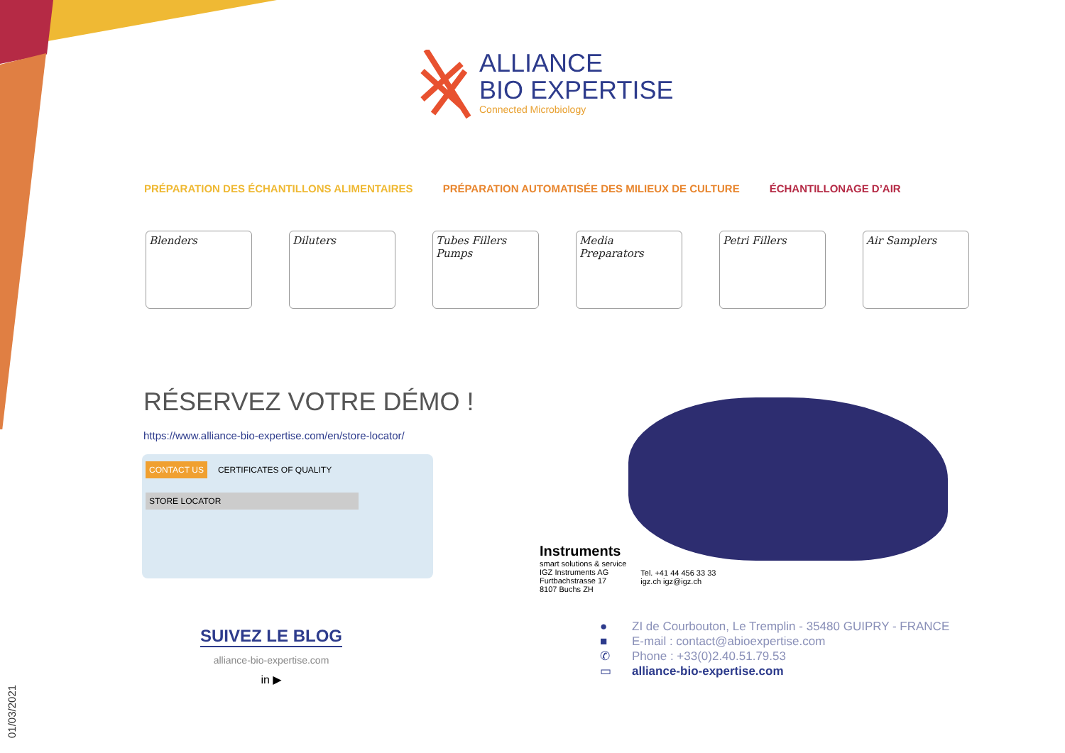ALLIANCE
BIO EXPERTISE
Connected Microbiology
PRÉPARATION DES ÉCHANTILLONS ALIMENTAIRES PRÉPARATION AUTOMATISÉE DES MILIEUX DE CULTURE ÉCHANTILLONAGE D’AIR
Blenders Diluters Tubes Fillers Pumps
Media Preparators
Petri Fillers Air Samplers
RÉSERVEZ VOTRE DÉMO !
https://www.alliance-bio-expertise.com/en/store-locator/
CONTACT US CERTIFICATES OF QUALITY
STORE LOCATOR
Instruments
smart solutions & service
IGZ Instruments AG
Furtbachstrasse 17
8107 Buchs ZH
Tel. +41 44 456 33 33
igz.ch igz@igz.ch
SUIVEZ LE BLOG
alliance-bio-expertise.com
in ▶
● ZI de Courbouton, Le Tremplin - 35480 GUIPRY - FRANCE
■ E-mail : contact@abioexpertise.com
✆ Phone : +33(0)2.40.51.79.53
▭ alliance-bio-expertise.com
01/03/2021